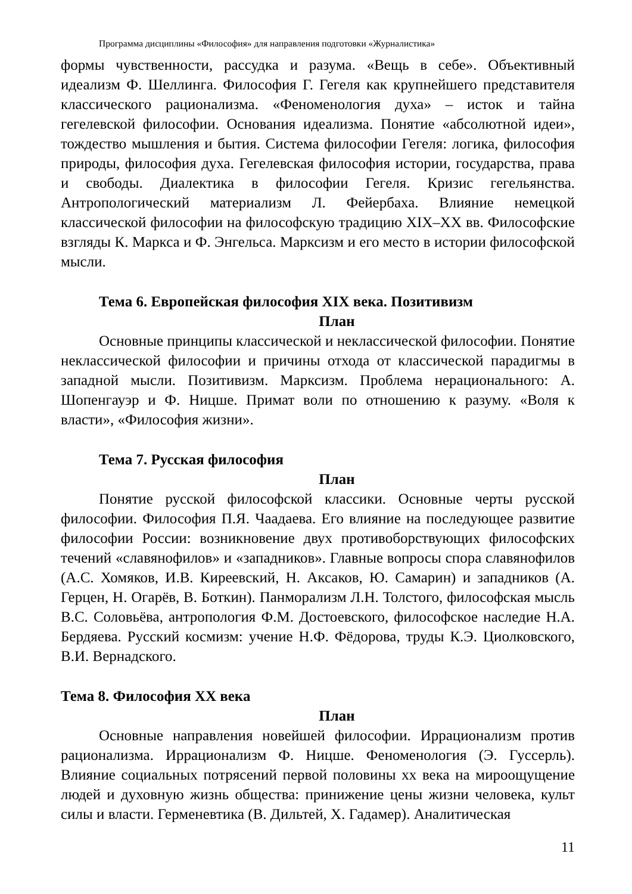Программа дисциплины «Философия» для направления подготовки «Журналистика»
формы чувственности, рассудка и разума. «Вещь в себе». Объективный идеализм Ф. Шеллинга. Философия Г. Гегеля как крупнейшего представителя классического рационализма. «Феноменология духа» – исток и тайна гегелевской философии. Основания идеализма. Понятие «абсолютной идеи», тождество мышления и бытия. Система философии Гегеля: логика, философия природы, философия духа. Гегелевская философия истории, государства, права и свободы. Диалектика в философии Гегеля. Кризис гегельянства. Антропологический материализм Л. Фейербаха. Влияние немецкой классической философии на философскую традицию XIX–XX вв. Философские взгляды К. Маркса и Ф. Энгельса. Марксизм и его место в истории философской мысли.
Тема 6. Европейская философия XIX века. Позитивизм
План
Основные принципы классической и неклассической философии. Понятие неклассической философии и причины отхода от классической парадигмы в западной мысли. Позитивизм. Марксизм. Проблема нерационального: А. Шопенгауэр и Ф. Ницше. Примат воли по отношению к разуму. «Воля к власти», «Философия жизни».
Тема 7. Русская философия
План
Понятие русской философской классики. Основные черты русской философии. Философия П.Я. Чаадаева. Его влияние на последующее развитие философии России: возникновение двух противоборствующих философских течений «славянофилов» и «западников». Главные вопросы спора славянофилов (А.С. Хомяков, И.В. Киреевский, Н. Аксаков, Ю. Самарин) и западников (А. Герцен, Н. Огарёв, В. Боткин). Панморализм Л.Н. Толстого, философская мысль В.С. Соловьёва, антропология Ф.М. Достоевского, философское наследие Н.А. Бердяева. Русский космизм: учение Н.Ф. Фёдорова, труды К.Э. Циолковского, В.И. Вернадского.
Тема 8. Философия XX века
План
Основные направления новейшей философии. Иррационализм против рационализма. Иррационализм Ф. Ницше. Феноменология (Э. Гуссерль). Влияние социальных потрясений первой половины xx века на мироощущение людей и духовную жизнь общества: принижение цены жизни человека, культ силы и власти. Герменевтика (В. Дильтей, Х. Гадамер). Аналитическая
11